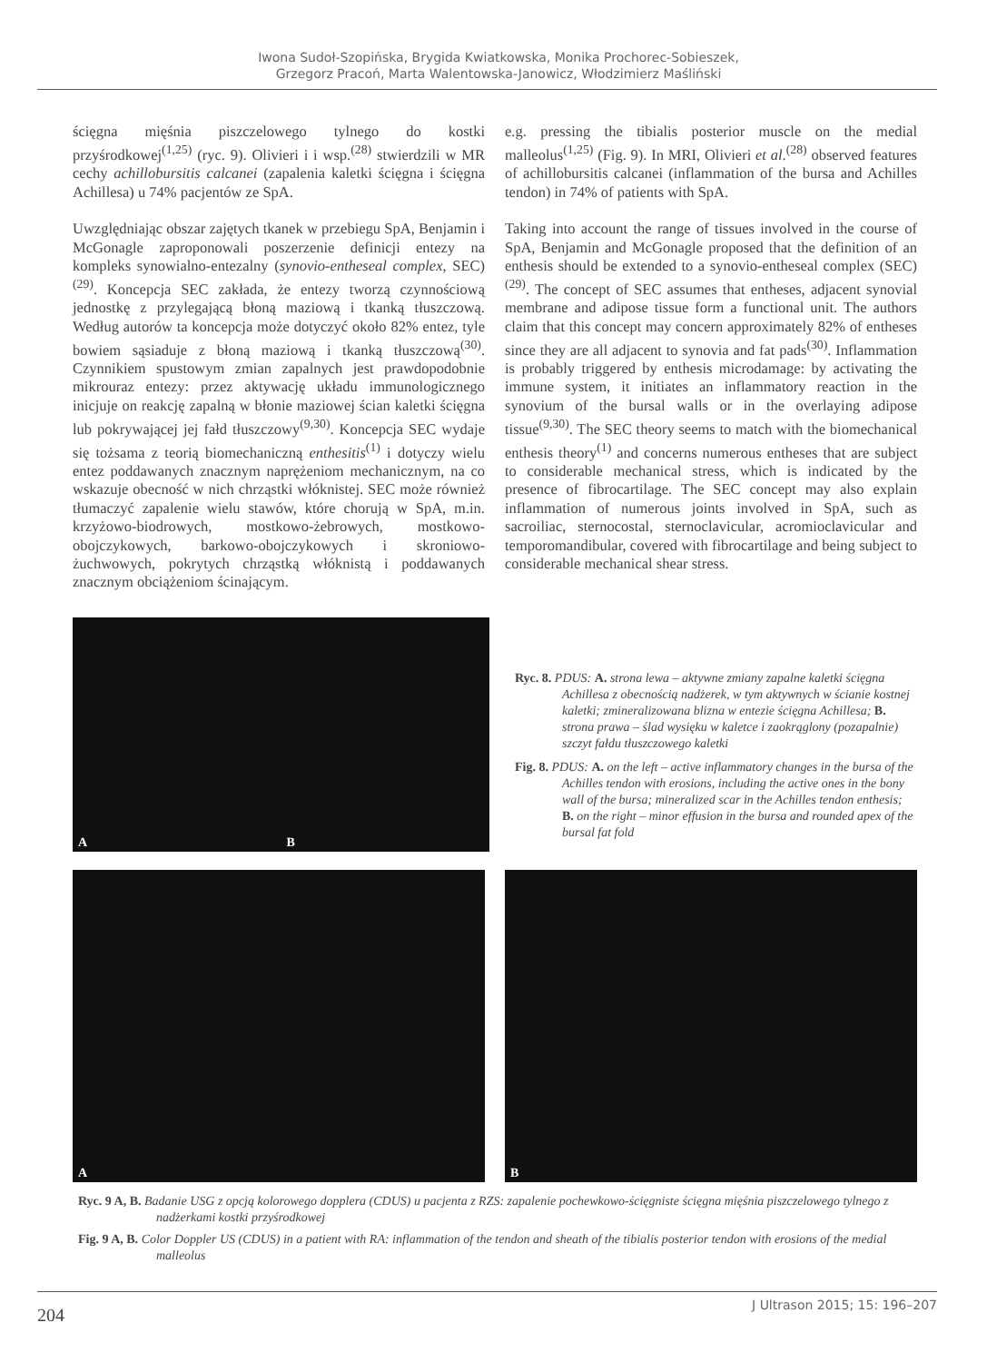Iwona Sudoł-Szopińska, Brygida Kwiatkowska, Monika Prochorec-Sobieszek,
Grzegorz Pracoń, Marta Walentowska-Janowicz, Włodzimierz Maśliński
ścięgna mięśnia piszczelowego tylnego do kostki przyśrodkowej<sup>(1,25)</sup> (ryc. 9). Olivieri i i wsp.<sup>(28)</sup> stwierdzili w MR cechy achillobursitis calcanei (zapalenia kaletki ścięgna i ścięgna Achillesa) u 74% pacjentów ze SpA.
Uwzględniając obszar zajętych tkanek w przebiegu SpA, Benjamin i McGonagle zaproponowali poszerzenie definicji entezy na kompleks synowialno-entezalny (synovio-entheseal complex, SEC)<sup>(29)</sup>. Koncepcja SEC zakłada, że entezy tworzą czynnościową jednostkę z przylegającą błoną maziową i tkanką tłuszczową. Według autorów ta koncepcja może dotyczyć około 82% entez, tyle bowiem sąsiaduje z błoną maziową i tkanką tłuszczową<sup>(30)</sup>. Czynnikiem spustowym zmian zapalnych jest prawdopodobnie mikrouraz entezy: przez aktywację układu immunologicznego inicjuje on reakcję zapalną w błonie maziowej ścian kaletki ścięgna lub pokrywającej jej fałd tłuszczowy<sup>(9,30)</sup>. Koncepcja SEC wydaje się tożsama z teorią biomechaniczną enthesitis<sup>(1)</sup> i dotyczy wielu entez poddawanych znacznym naprężeniom mechanicznym, na co wskazuje obecność w nich chrząstki włóknistej. SEC może również tłumaczyć zapalenie wielu stawów, które chorują w SpA, m.in. krzyżowo-biodrowych, mostkowo-żebrowych, mostkowo-obojczykowych, barkowo-obojczykowych i skroniowo-żuchwowych, pokrytych chrząstką włóknistą i poddawanych znacznym obciążeniom ścinającym.
e.g. pressing the tibialis posterior muscle on the medial malleolus<sup>(1,25)</sup> (Fig. 9). In MRI, Olivieri et al.<sup>(28)</sup> observed features of achillobursitis calcanei (inflammation of the bursa and Achilles tendon) in 74% of patients with SpA.
Taking into account the range of tissues involved in the course of SpA, Benjamin and McGonagle proposed that the definition of an enthesis should be extended to a synovio-entheseal complex (SEC)<sup>(29)</sup>. The concept of SEC assumes that entheses, adjacent synovial membrane and adipose tissue form a functional unit. The authors claim that this concept may concern approximately 82% of entheses since they are all adjacent to synovia and fat pads<sup>(30)</sup>. Inflammation is probably triggered by enthesis microdamage: by activating the immune system, it initiates an inflammatory reaction in the synovium of the bursal walls or in the overlaying adipose tissue<sup>(9,30)</sup>. The SEC theory seems to match with the biomechanical enthesis theory<sup>(1)</sup> and concerns numerous entheses that are subject to considerable mechanical stress, which is indicated by the presence of fibrocartilage. The SEC concept may also explain inflammation of numerous joints involved in SpA, such as sacroiliac, sternocostal, sternoclavicular, acromioclavicular and temporomandibular, covered with fibrocartilage and being subject to considerable mechanical shear stress.
A
B
Ryc. 8. PDUS: A. strona lewa – aktywne zmiany zapalne kaletki ścięgna Achillesa z obecnością nadżerek, w tym aktywnych w ścianie kostnej kaletki; zmineralizowana blizna w entezie ścięgna Achillesa; B. strona prawa – ślad wysięku w kaletce i zaokrąglony (pozapalnie) szczyt fałdu tłuszczowego kaletki
Fig. 8. PDUS: A. on the left – active inflammatory changes in the bursa of the Achilles tendon with erosions, including the active ones in the bony wall of the bursa; mineralized scar in the Achilles tendon enthesis; B. on the right – minor effusion in the bursa and rounded apex of the bursal fat fold
A
B
Ryc. 9 A, B. Badanie USG z opcją kolorowego dopplera (CDUS) u pacjenta z RZS: zapalenie pochewkowo-ścięgniste ścięgna mięśnia piszczelowego tylnego z nadżerkami kostki przyśrodkowej
Fig. 9 A, B. Color Doppler US (CDUS) in a patient with RA: inflammation of the tendon and sheath of the tibialis posterior tendon with erosions of the medial malleolus
204
J Ultrason 2015; 15: 196–207